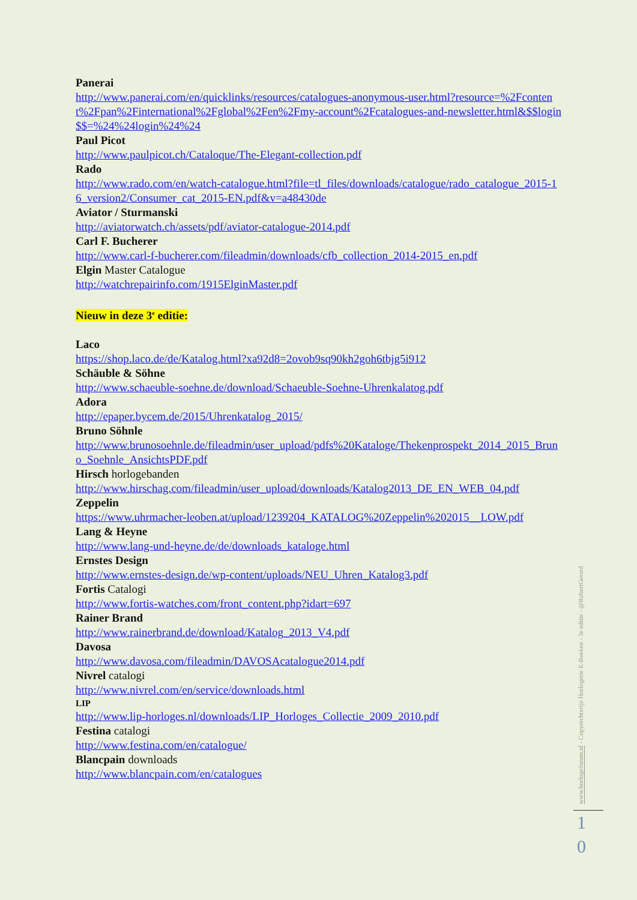Panerai
http://www.panerai.com/en/quicklinks/resources/catalogues-anonymous-user.html?resource=%2Fcontent%2Fpan%2Finternational%2Fglobal%2Fen%2Fmy-account%2Fcatalogues-and-newsletter.html&$$login$$=%24%24login%24%24
Paul Picot
http://www.paulpicot.ch/Cataloque/The-Elegant-collection.pdf
Rado
http://www.rado.com/en/watch-catalogue.html?file=tl_files/downloads/catalogue/rado_catalogue_2015-16_version2/Consumer_cat_2015-EN.pdf&v=a48430de
Aviator / Sturmanski
http://aviatorwatch.ch/assets/pdf/aviator-catalogue-2014.pdf
Carl F. Bucherer
http://www.carl-f-bucherer.com/fileadmin/downloads/cfb_collection_2014-2015_en.pdf
Elgin Master Catalogue
http://watchrepairinfo.com/1915ElginMaster.pdf
Nieuw in deze 3<sup>e</sup> editie:
Laco
https://shop.laco.de/de/Katalog.html?xa92d8=2ovob9sq90kh2goh6tbjg5i912
Schäuble & Söhne
http://www.schaeuble-soehne.de/download/Schaeuble-Soehne-Uhrenkalatog.pdf
Adora
http://epaper.bycem.de/2015/Uhrenkatalog_2015/
Bruno Söhnle
http://www.brunosoehnle.de/fileadmin/user_upload/pdfs%20Kataloge/Thekenprospekt_2014_2015_Bruno_Soehnle_AnsichtsPDF.pdf
Hirsch horlogebanden
http://www.hirschag.com/fileadmin/user_upload/downloads/Katalog2013_DE_EN_WEB_04.pdf
Zeppelin
https://www.uhrmacher-leoben.at/upload/1239204_KATALOG%20Zeppelin%202015__LOW.pdf
Lang & Heyne
http://www.lang-und-heyne.de/de/downloads_kataloge.html
Ernstes Design
http://www.ernstes-design.de/wp-content/uploads/NEU_Uhren_Katalog3.pdf
Fortis Catalogi
http://www.fortis-watches.com/front_content.php?idart=697
Rainer Brand
http://www.rainerbrand.de/download/Katalog_2013_V4.pdf
Davosa
http://www.davosa.com/fileadmin/DAVOSAcatalogue2014.pdf
Nivrel catalogi
http://www.nivrel.com/en/service/downloads.html
LIP
http://www.lip-horloges.nl/downloads/LIP_Horloges_Collectie_2009_2010.pdf
Festina catalogi
http://www.festina.com/en/catalogue/
Blancpain downloads
http://www.blancpain.com/en/catalogues
www.horlogeforum.nl - Copyrechtvrije Horlogerie E-Boeken - 3e editie - @RobertGerard
1
0